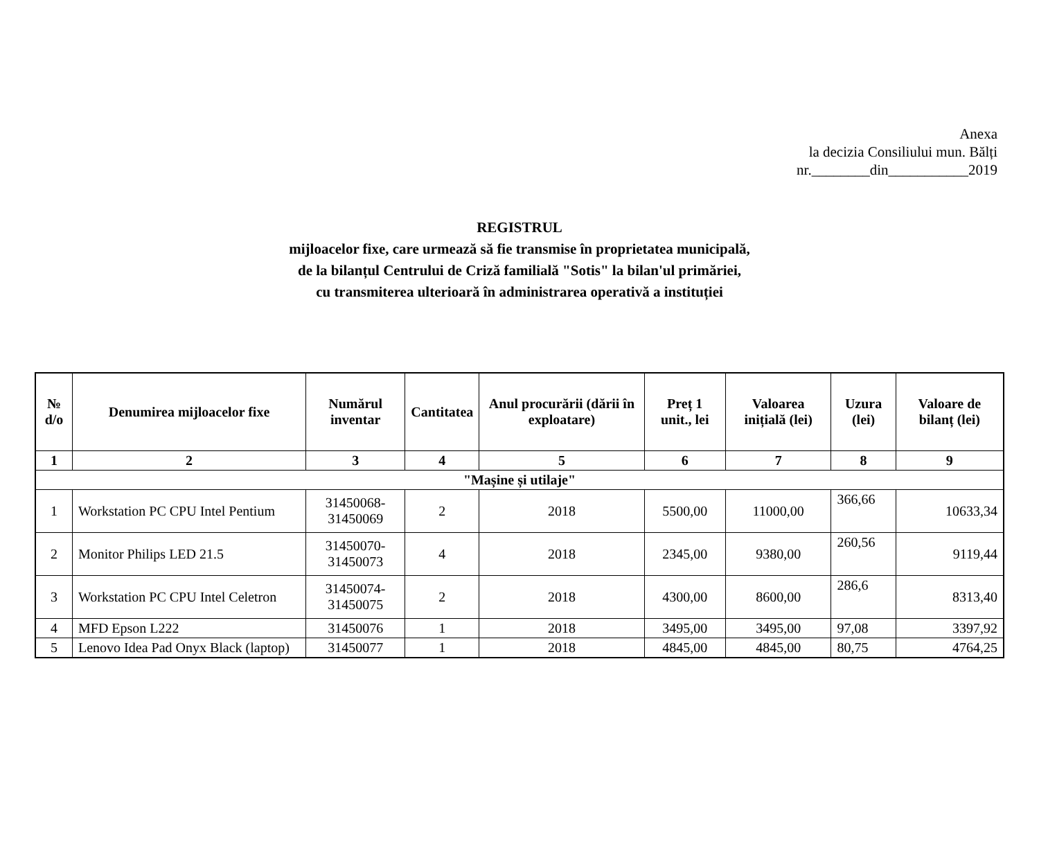Anexa
la decizia Consiliului mun. Bălți
nr.________din___________2019
REGISTRUL
mijloacelor fixe, care urmează să fie transmise în proprietatea municipală,
de la bilanțul Centrului de Criză familială "Sotis" la bilan'ul primăriei,
cu transmiterea ulterioară în administrarea operativă a instituției
| № d/o | Denumirea mijloacelor fixe | Numărul inventar | Cantitatea | Anul procurării (dării în exploatare) | Preț 1 unit., lei | Valoarea inițială (lei) | Uzura (lei) | Valoare de bilanț (lei) |
| --- | --- | --- | --- | --- | --- | --- | --- | --- |
| 1 | 2 | 3 | 4 | 5 | 6 | 7 | 8 | 9 |
| "Mașine și utilaje" | | | | | | | | |
| 1 | Workstation PC CPU Intel Pentium | 31450068- 31450069 | 2 | 2018 | 5500,00 | 11000,00 | 366,66 | 10633,34 |
| 2 | Monitor Philips LED 21.5 | 31450070- 31450073 | 4 | 2018 | 2345,00 | 9380,00 | 260,56 | 9119,44 |
| 3 | Workstation PC CPU Intel Celetron | 31450074- 31450075 | 2 | 2018 | 4300,00 | 8600,00 | 286,6 | 8313,40 |
| 4 | MFD Epson L222 | 31450076 | 1 | 2018 | 3495,00 | 3495,00 | 97,08 | 3397,92 |
| 5 | Lenovo Idea Pad Onyx Black (laptop) | 31450077 | 1 | 2018 | 4845,00 | 4845,00 | 80,75 | 4764,25 |